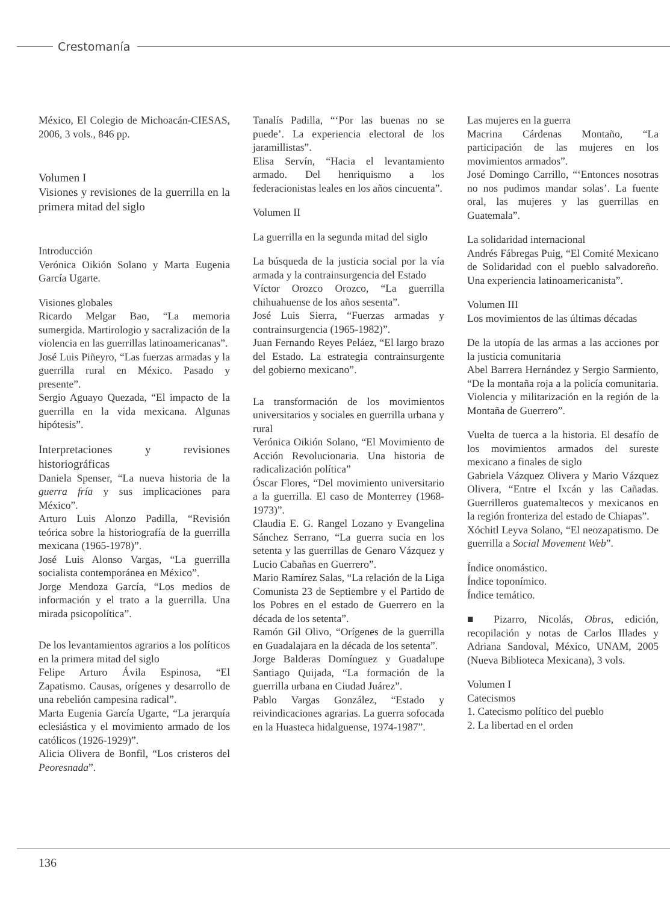Crestomanía
México, El Colegio de Michoacán-CIESAS, 2006, 3 vols., 846 pp.
Volumen I
Visiones y revisiones de la guerrilla en la primera mitad del siglo
Introducción
Verónica Oikión Solano y Marta Eugenia García Ugarte.
Visiones globales
Ricardo Melgar Bao, “La memoria sumergida. Martirologio y sacralización de la violencia en las guerrillas latinoamericanas”.
José Luis Piñeyro, “Las fuerzas armadas y la guerrilla rural en México. Pasado y presente”.
Sergio Aguayo Quezada, “El impacto de la guerrilla en la vida mexicana. Algunas hipótesis”.
Interpretaciones y revisiones historiográficas
Daniela Spenser, “La nueva historia de la guerra fría y sus implicaciones para México”.
Arturo Luis Alonzo Padilla, “Revisión teórica sobre la historiografía de la guerrilla mexicana (1965-1978)”.
José Luis Alonso Vargas, “La guerrilla socialista contemporánea en México”.
Jorge Mendoza García, “Los medios de información y el trato a la guerrilla. Una mirada psicopolítica”.
De los levantamientos agrarios a los políticos en la primera mitad del siglo
Felipe Arturo Ávila Espinosa, “El Zapatismo. Causas, orígenes y desarrollo de una rebelión campesina radical”.
Marta Eugenia García Ugarte, “La jerarquía eclesiástica y el movimiento armado de los católicos (1926-1929)”.
Alicia Olivera de Bonfil, “Los cristeros del Peoresnada”.
Tanalís Padilla, “‘Por las buenas no se puede’. La experiencia electoral de los jaramillistas”.
Elisa Servín, “Hacia el levantamiento armado. Del henriquismo a los federacionistas leales en los años cincuenta”.
Volumen II
La guerrilla en la segunda mitad del siglo
La búsqueda de la justicia social por la vía armada y la contrainsurgencia del Estado
Víctor Orozco Orozco, “La guerrilla chihuahuense de los años sesenta”.
José Luis Sierra, “Fuerzas armadas y contrainsurgencia (1965-1982)”.
Juan Fernando Reyes Peláez, “El largo brazo del Estado. La estrategia contrainsurgente del gobierno mexicano”.
La transformación de los movimientos universitarios y sociales en guerrilla urbana y rural
Verónica Oikión Solano, “El Movimiento de Acción Revolucionaria. Una historia de radicalización política”
Óscar Flores, “Del movimiento universitario a la guerrilla. El caso de Monterrey (1968-1973)”.
Claudia E. G. Rangel Lozano y Evangelina Sánchez Serrano, “La guerra sucia en los setenta y las guerrillas de Genaro Vázquez y Lucio Cabañas en Guerrero”.
Mario Ramírez Salas, “La relación de la Liga Comunista 23 de Septiembre y el Partido de los Pobres en el estado de Guerrero en la década de los setenta”.
Ramón Gil Olivo, “Orígenes de la guerrilla en Guadalajara en la década de los setenta”.
Jorge Balderas Domínguez y Guadalupe Santiago Quijada, “La formación de la guerrilla urbana en Ciudad Juárez”.
Pablo Vargas González, “Estado y reivindicaciones agrarias. La guerra sofocada en la Huasteca hidalguense, 1974-1987”.
Las mujeres en la guerra
Macrina Cárdenas Montaño, “La participación de las mujeres en los movimientos armados”.
José Domingo Carrillo, “‘Entonces nosotras no nos pudimos mandar solas’. La fuente oral, las mujeres y las guerrillas en Guatemala”.
La solidaridad internacional
Andrés Fábregas Puig, “El Comité Mexicano de Solidaridad con el pueblo salvadoreño. Una experiencia latinoamericanista”.
Volumen III
Los movimientos de las últimas décadas
De la utopía de las armas a las acciones por la justicia comunitaria
Abel Barrera Hernández y Sergio Sarmiento, “De la montaña roja a la policía comunitaria. Violencia y militarización en la región de la Montaña de Guerrero”.
Vuelta de tuerca a la historia. El desafío de los movimientos armados del sureste mexicano a finales de siglo
Gabriela Vázquez Olivera y Mario Vázquez Olivera, “Entre el Ixcán y las Cañadas. Guerrilleros guatemaltecos y mexicanos en la región fronteriza del estado de Chiapas”.
Xóchitl Leyva Solano, “El neozapatismo. De guerrilla a Social Movement Web”.
Índice onomástico.
Índice toponímico.
Índice temático.
■ Pizarro, Nicolás, Obras, edición, recopilación y notas de Carlos Illades y Adriana Sandoval, México, UNAM, 2005 (Nueva Biblioteca Mexicana), 3 vols.
Volumen I
Catecismos
1. Catecismo político del pueblo
2. La libertad en el orden
136